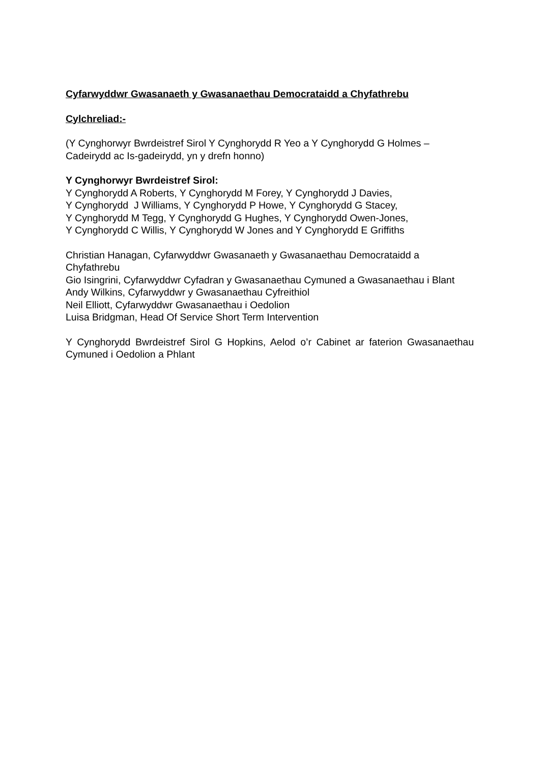Cyfarwyddwr Gwasanaeth y Gwasanaethau Democrataidd a Chyfathrebu
Cylchreliad:-
(Y Cynghorwyr Bwrdeistref Sirol Y Cynghorydd R Yeo a Y Cynghorydd G Holmes – Cadeirydd ac Is-gadeirydd, yn y drefn honno)
Y Cynghorwyr Bwrdeistref Sirol:
Y Cynghorydd A Roberts, Y Cynghorydd M Forey, Y Cynghorydd J Davies,
Y Cynghorydd J Williams, Y Cynghorydd P Howe, Y Cynghorydd G Stacey,
Y Cynghorydd M Tegg, Y Cynghorydd G Hughes, Y Cynghorydd Owen-Jones,
Y Cynghorydd C Willis, Y Cynghorydd W Jones and Y Cynghorydd E Griffiths
Christian Hanagan, Cyfarwyddwr Gwasanaeth y Gwasanaethau Democrataidd a Chyfathrebu
Gio Isingrini, Cyfarwyddwr Cyfadran y Gwasanaethau Cymuned a Gwasanaethau i Blant
Andy Wilkins, Cyfarwyddwr y Gwasanaethau Cyfreithiol
Neil Elliott, Cyfarwyddwr Gwasanaethau i Oedolion
Luisa Bridgman, Head Of Service Short Term Intervention
Y Cynghorydd Bwrdeistref Sirol G Hopkins, Aelod o’r Cabinet ar faterion Gwasanaethau Cymuned i Oedolion a Phlant